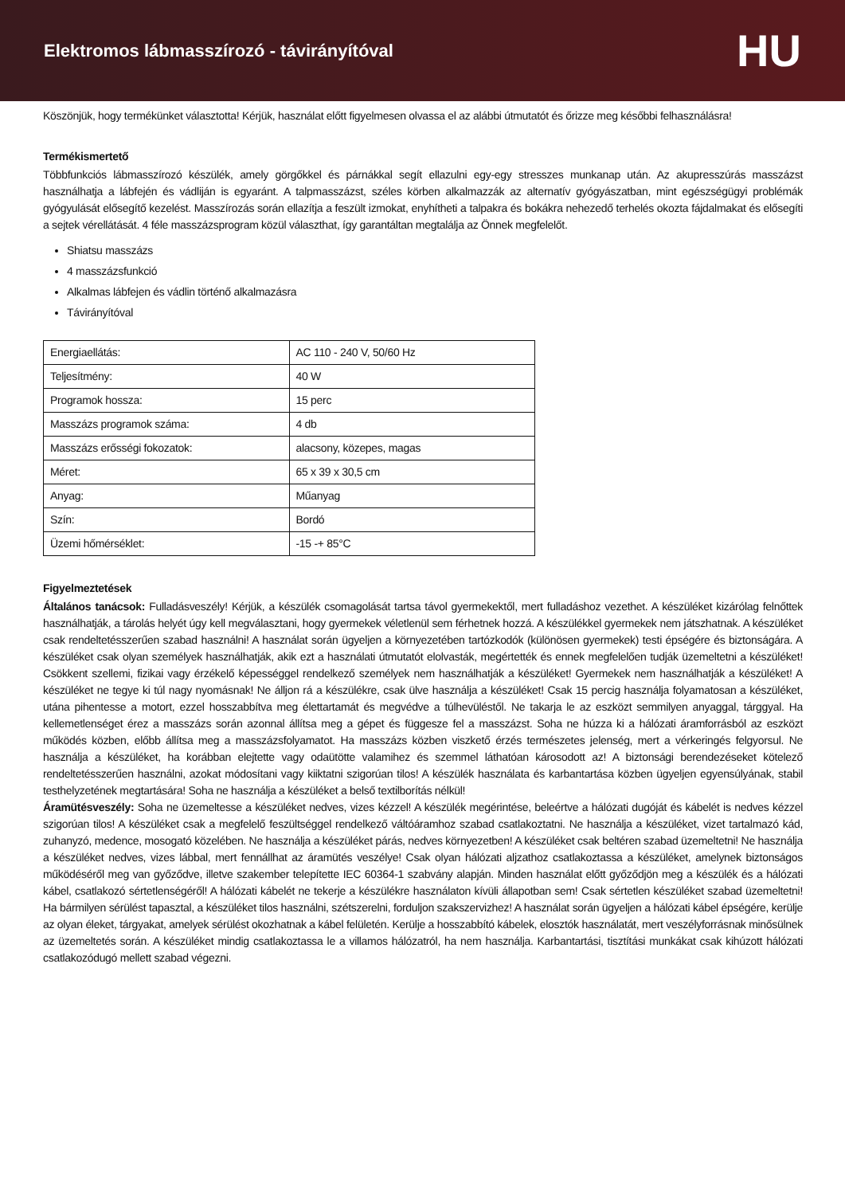Elektromos lábmasszírozó - távirányítóval
HU
Köszönjük, hogy termékünket választotta! Kérjük, használat előtt figyelmesen olvassa el az alábbi útmutatót és őrizze meg későbbi felhasználásra!
Termékismertető
Többfunkciós lábmasszírozó készülék, amely görgőkkel és párnákkal segít ellazulni egy-egy stresszes munkanap után. Az akupresszúrás masszázst használhatja a lábfején és vádliján is egyaránt. A talpmasszázst, széles körben alkalmazzák az alternatív gyógyászatban, mint egészségügyi problémák gyógyulását elősegítő kezelést. Masszírozás során ellazítja a feszült izmokat, enyhítheti a talpakra és bokákra nehezedő terhelés okozta fájdalmakat és elősegíti a sejtek vérellátását. 4 féle masszázsprogram közül választhat, így garantáltan megtalálja az Önnek megfelelőt.
Shiatsu masszázs
4 masszázsfunkció
Alkalmas lábfejen és vádlin történő alkalmazásra
Távirányítóval
| Energiaellátás: | AC 110 - 240 V, 50/60 Hz |
| Teljesítmény: | 40 W |
| Programok hossza: | 15 perc |
| Masszázs programok száma: | 4 db |
| Masszázs erősségi fokozatok: | alacsony, közepes, magas |
| Méret: | 65 x 39 x 30,5 cm |
| Anyag: | Műanyag |
| Szín: | Bordó |
| Üzemi hőmérséklet: | -15 -+ 85°C |
Figyelmeztetések
Általános tanácsok: Fulladásveszély! Kérjük, a készülék csomagolását tartsa távol gyermekektől, mert fulladáshoz vezethet. A készüléket kizárólag felnőttek használhatják, a tárolás helyét úgy kell megválasztani, hogy gyermekek véletlenül sem férhetnek hozzá. A készülékkel gyermekek nem játszhatnak. A készüléket csak rendeltetésszerűen szabad használni! A használat során ügyeljen a környezetében tartózkodók (különösen gyermekek) testi épségére és biztonságára. A készüléket csak olyan személyek használhatják, akik ezt a használati útmutatót elolvasták, megértették és ennek megfelelően tudják üzemeltetni a készüléket! Csökkent szellemi, fizikai vagy érzékelő képességgel rendelkező személyek nem használhatják a készüléket! Gyermekek nem használhatják a készüléket! A készüléket ne tegye ki túl nagy nyomásnak! Ne álljon rá a készülékre, csak ülve használja a készüléket! Csak 15 percig használja folyamatosan a készüléket, utána pihentesse a motort, ezzel hosszabbítva meg élettartamát és megvédve a túlhevüléstől. Ne takarja le az eszközt semmilyen anyaggal, tárggyal. Ha kellemetlenséget érez a masszázs során azonnal állítsa meg a gépet és függesze fel a masszázst. Soha ne húzza ki a hálózati áramforrásból az eszközt működés közben, előbb állítsa meg a masszázsfolyamatot. Ha masszázs közben viszkető érzés természetes jelenség, mert a vérkeringés felgyorsul. Ne használja a készüléket, ha korábban elejtette vagy odaütötte valamihez és szemmel láthatóan károsodott az! A biztonsági berendezéseket kötelező rendeltetésszerűen használni, azokat módosítani vagy kiiktatni szigorúan tilos! A készülék használata és karbantartása közben ügyeljen egyensúlyának, stabil testhelyzetének megtartására! Soha ne használja a készüléket a belső textilborítás nélkül!
Áramütésveszély: Soha ne üzemeltesse a készüléket nedves, vizes kézzel! A készülék megérintése, beleértve a hálózati dugóját és kábelét is nedves kézzel szigorúan tilos! A készüléket csak a megfelelő feszültséggel rendelkező váltóáramhoz szabad csatlakoztatni. Ne használja a készüléket, vizet tartalmazó kád, zuhanyzó, medence, mosogató közelében. Ne használja a készüléket párás, nedves környezetben! A készüléket csak beltéren szabad üzemeltetni! Ne használja a készüléket nedves, vizes lábbal, mert fennállhat az áramütés veszélye! Csak olyan hálózati aljzathoz csatlakoztassa a készüléket, amelynek biztonságos működéséről meg van győződve, illetve szakember telepítette IEC 60364-1 szabvány alapján. Minden használat előtt győződjön meg a készülék és a hálózati kábel, csatlakozó sértetlenségéről! A hálózati kábelét ne tekerje a készülékre használaton kívüli állapotban sem! Csak sértetlen készüléket szabad üzemeltetni! Ha bármilyen sérülést tapasztal, a készüléket tilos használni, szétszerelni, forduljon szakszervizhez! A használat során ügyeljen a hálózati kábel épségére, kerülje az olyan éleket, tárgyakat, amelyek sérülést okozhatnak a kábel felületén. Kerülje a hosszabbító kábelek, elosztók használatát, mert veszélyforrásnak minősülnek az üzemeltetés során. A készüléket mindig csatlakoztassa le a villamos hálózatról, ha nem használja. Karbantartási, tisztítási munkákat csak kihúzott hálózati csatlakozódugó mellett szabad végezni.